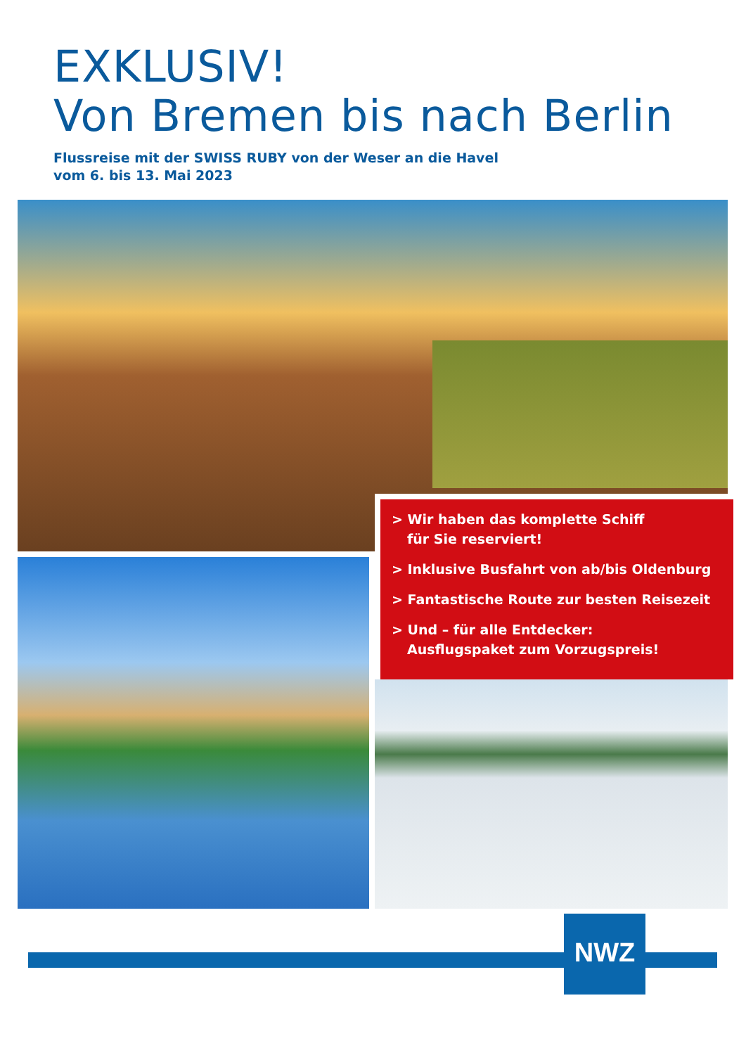EXKLUSIV!
Von Bremen bis nach Berlin
Flussreise mit der SWISS RUBY von der Weser an die Havel
vom 6. bis 13. Mai 2023
> Wir haben das komplette Schiff
für Sie reserviert!
> Inklusive Busfahrt von ab/bis Oldenburg
> Fantastische Route zur besten Reisezeit
> Und – für alle Entdecker:
Ausflugspaket zum Vorzugspreis!
NWZ